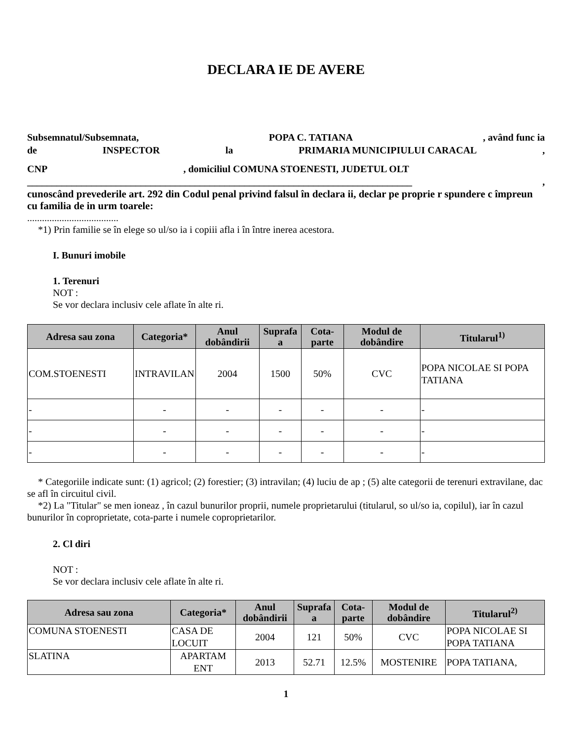DECLARA IE DE AVERE
Subsemnatul/Subsemnata, POPA C. TATIANA, având func ia
de INSPECTOR la PRIMARIA MUNICIPIULUI CARACAL,
CNP, domiciliul COMUNA STOENESTI, JUDETUL OLT
______________________________________________________________________________,
cunoscând prevederile art. 292 din Codul penal privind falsul în declara ii, declar pe proprie r spundere c împreun cu familia de in urm toarele:
.....................................
*1) Prin familie se în elege so ul/so ia i copiii afla i în între inerea acestora.
I. Bunuri imobile
1. Terenuri
NOT :
Se vor declara inclusiv cele aflate în alte ri.
| Adresa sau zona | Categoria* | Anul dobândirii | Suprafa a | Cota-parte | Modul de dobândire | Titularul<sup>1)</sup> |
| --- | --- | --- | --- | --- | --- | --- |
| COM.STOENESTI | INTRAVILAN | 2004 | 1500 | 50% | CVC | POPA NICOLAE SI POPA TATIANA |
| - | - | - | - | - | - | - |
| - | - | - | - | - | - | - |
| - | - | - | - | - | - | - |
* Categoriile indicate sunt: (1) agricol; (2) forestier; (3) intravilan; (4) luciu de ap ; (5) alte categorii de terenuri extravilane, dac se afl în circuitul civil.
*2) La "Titular" se men ioneaz , în cazul bunurilor proprii, numele proprietarului (titularul, so ul/so ia, copilul), iar în cazul bunurilor în coproprietate, cota-parte i numele coproprietarilor.
2. Cl diri
NOT :
Se vor declara inclusiv cele aflate în alte ri.
| Adresa sau zona | Categoria* | Anul dobândirii | Suprafa a | Cota-parte | Modul de dobândire | Titularul<sup>2)</sup> |
| --- | --- | --- | --- | --- | --- | --- |
| COMUNA STOENESTI | CASA DE LOCUIT | 2004 | 121 | 50% | CVC | POPA NICOLAE SI POPA TATIANA |
| SLATINA | APARTAM ENT | 2013 | 52.71 | 12.5% | MOSTENIRE | POPA TATIANA, |
1